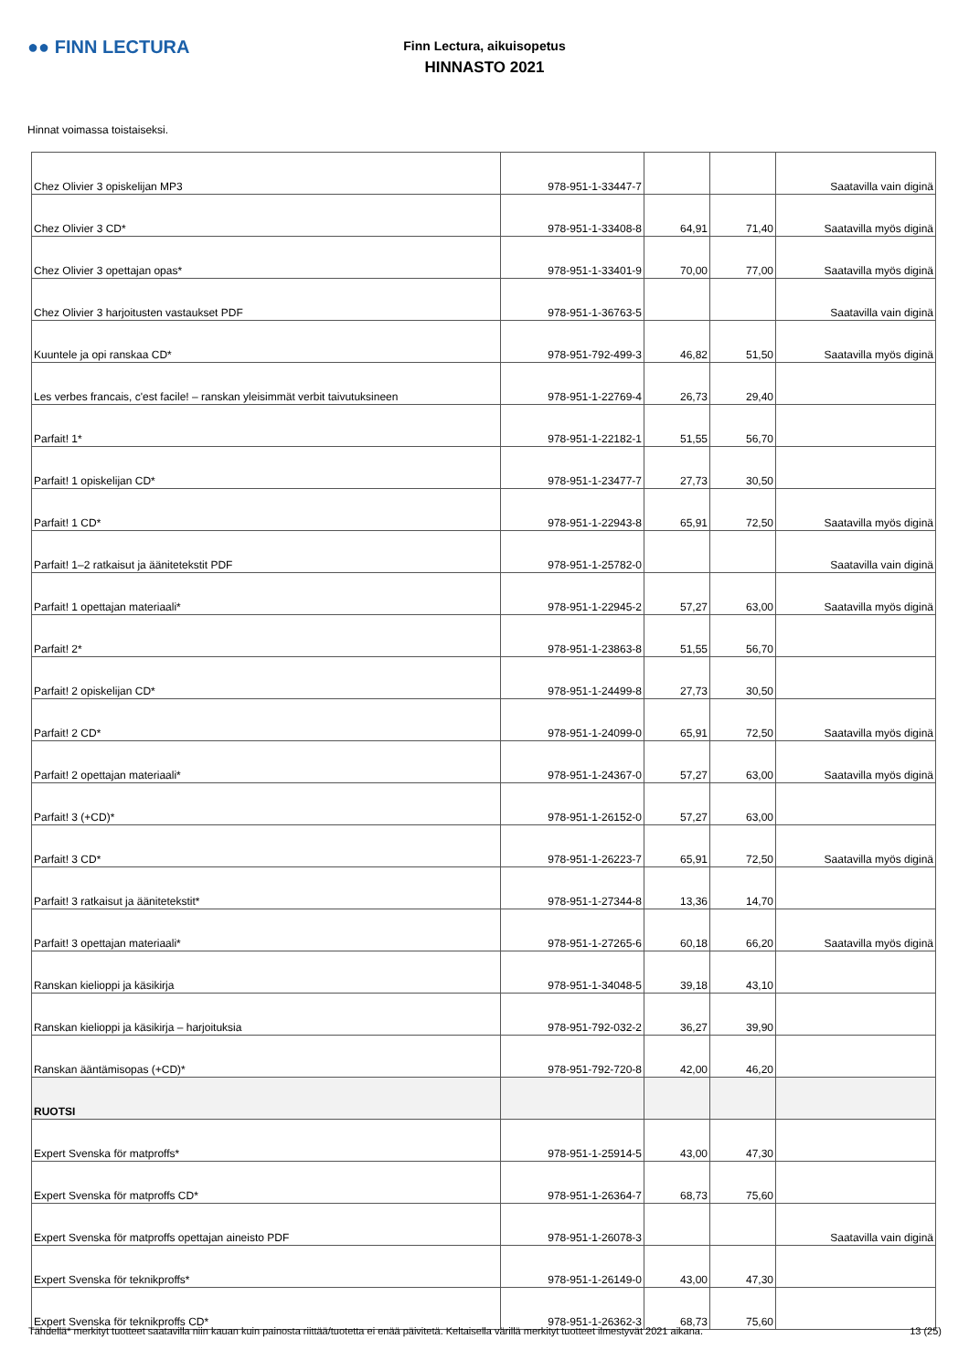●● FINN LECTURA
Finn Lectura, aikuisopetus
HINNASTO 2021
Hinnat voimassa toistaiseksi.
| Chez Olivier 3 opiskelijan MP3 | 978-951-1-33447-7 | | | Saatavilla vain diginä |
| Chez Olivier 3 CD* | 978-951-1-33408-8 | 64,91 | 71,40 | Saatavilla myös diginä |
| Chez Olivier 3 opettajan opas* | 978-951-1-33401-9 | 70,00 | 77,00 | Saatavilla myös diginä |
| Chez Olivier 3 harjoitusten vastaukset PDF | 978-951-1-36763-5 | | | Saatavilla vain diginä |
| Kuuntele ja opi ranskaa CD* | 978-951-792-499-3 | 46,82 | 51,50 | Saatavilla myös diginä |
| Les verbes francais, c'est facile! – ranskan yleisimmät verbit taivutuksineen | 978-951-1-22769-4 | 26,73 | 29,40 | |
| Parfait! 1* | 978-951-1-22182-1 | 51,55 | 56,70 | |
| Parfait! 1 opiskelijan CD* | 978-951-1-23477-7 | 27,73 | 30,50 | |
| Parfait! 1 CD* | 978-951-1-22943-8 | 65,91 | 72,50 | Saatavilla myös diginä |
| Parfait! 1–2 ratkaisut ja äänitetekstit PDF | 978-951-1-25782-0 | | | Saatavilla vain diginä |
| Parfait! 1 opettajan materiaali* | 978-951-1-22945-2 | 57,27 | 63,00 | Saatavilla myös diginä |
| Parfait! 2* | 978-951-1-23863-8 | 51,55 | 56,70 | |
| Parfait! 2 opiskelijan CD* | 978-951-1-24499-8 | 27,73 | 30,50 | |
| Parfait! 2 CD* | 978-951-1-24099-0 | 65,91 | 72,50 | Saatavilla myös diginä |
| Parfait! 2 opettajan materiaali* | 978-951-1-24367-0 | 57,27 | 63,00 | Saatavilla myös diginä |
| Parfait! 3 (+CD)* | 978-951-1-26152-0 | 57,27 | 63,00 | |
| Parfait! 3 CD* | 978-951-1-26223-7 | 65,91 | 72,50 | Saatavilla myös diginä |
| Parfait! 3 ratkaisut ja äänitetekstit* | 978-951-1-27344-8 | 13,36 | 14,70 | |
| Parfait! 3 opettajan materiaali* | 978-951-1-27265-6 | 60,18 | 66,20 | Saatavilla myös diginä |
| Ranskan kielioppi ja käsikirja | 978-951-1-34048-5 | 39,18 | 43,10 | |
| Ranskan kielioppi ja käsikirja – harjoituksia | 978-951-792-032-2 | 36,27 | 39,90 | |
| Ranskan ääntämisopas (+CD)* | 978-951-792-720-8 | 42,00 | 46,20 | |
| RUOTSI | | | | |
| Expert Svenska för matproffs* | 978-951-1-25914-5 | 43,00 | 47,30 | |
| Expert Svenska för matproffs CD* | 978-951-1-26364-7 | 68,73 | 75,60 | |
| Expert Svenska för matproffs opettajan aineisto PDF | 978-951-1-26078-3 | | | Saatavilla vain diginä |
| Expert Svenska för teknikproffs* | 978-951-1-26149-0 | 43,00 | 47,30 | |
| Expert Svenska för teknikproffs CD* | 978-951-1-26362-3 | 68,73 | 75,60 | |
Tähdellä* merkityt tuotteet saatavilla niin kauan kuin painosta riittää/tuotetta ei enää päivitetä. Keltaisella värillä merkityt tuotteet ilmestyvät 2021 aikana. 13 (25)